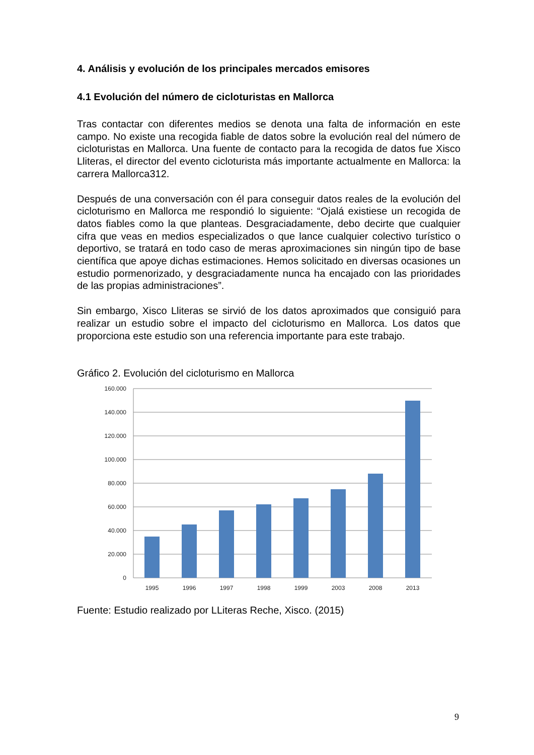4. Análisis y evolución de los principales mercados emisores
4.1 Evolución del número de cicloturistas en Mallorca
Tras contactar con diferentes medios se denota una falta de información en este campo. No existe una recogida fiable de datos sobre la evolución real del número de cicloturistas en Mallorca. Una fuente de contacto para la recogida de datos fue Xisco Lliteras, el director del evento cicloturista más importante actualmente en Mallorca: la carrera Mallorca312.
Después de una conversación con él para conseguir datos reales de la evolución del cicloturismo en Mallorca me respondió lo siguiente: “Ojalá existiese un recogida de datos fiables como la que planteas. Desgraciadamente, debo decirte que cualquier cifra que veas en medios especializados o que lance cualquier colectivo turístico o deportivo, se tratará en todo caso de meras aproximaciones sin ningún tipo de base científica que apoye dichas estimaciones. Hemos solicitado en diversas ocasiones un estudio pormenorizado, y desgraciadamente nunca ha encajado con las prioridades de las propias administraciones”.
Sin embargo, Xisco Lliteras se sirvió de los datos aproximados que consiguió para realizar un estudio sobre el impacto del cicloturismo en Mallorca. Los datos que proporciona este estudio son una referencia importante para este trabajo.
Gráfico 2. Evolución del cicloturismo en Mallorca
160.000
140.000
120.000
100.000
80.000
60.000
40.000
20.000
0
1995
1996
1997
1998
1999
2003
2008
2013
Fuente: Estudio realizado por LLiteras Reche, Xisco. (2015)
9